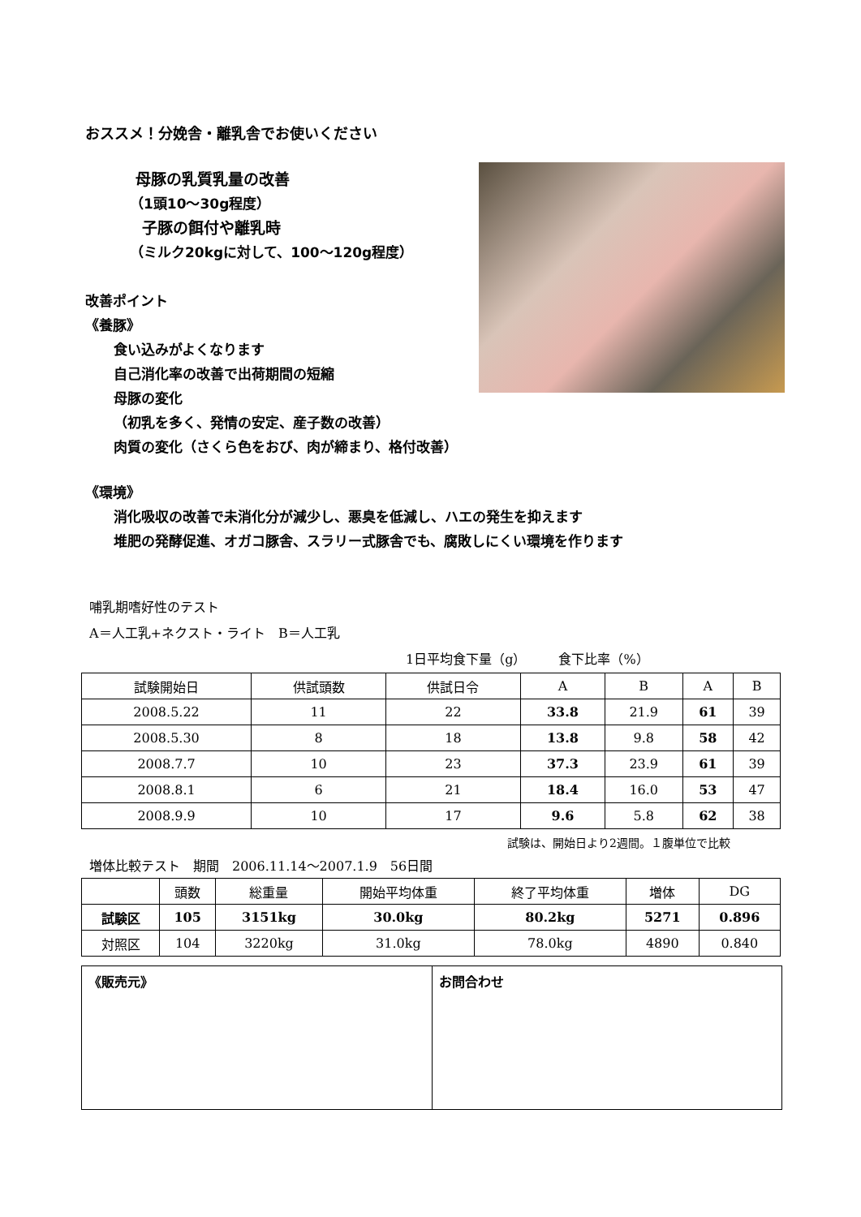おススメ！分娩舎・離乳舎でお使いください
母豚の乳質乳量の改善
（1頭10～30g程度）
子豚の餌付や離乳時
（ミルク20kgに対して、100～120g程度）
改善ポイント
《養豚》
食い込みがよくなります
自己消化率の改善で出荷期間の短縮
母豚の変化
（初乳を多く、発情の安定、産子数の改善）
肉質の変化（さくら色をおび、肉が締まり、格付改善）
《環境》
消化吸収の改善で未消化分が減少し、悪臭を低減し、ハエの発生を抑えます
堆肥の発酵促進、オガコ豚舎、スラリー式豚舎でも、腐敗しにくい環境を作ります
哺乳期嗜好性のテスト
A＝人工乳+ネクスト・ライト　B＝人工乳
1日平均食下量（g）　　　食下比率（%）
| 試験開始日 | 供試頭数 | 供試日令 | A | B | A | B |
| --- | --- | --- | --- | --- | --- | --- |
| 2008.5.22 | 11 | 22 | 33.8 | 21.9 | 61 | 39 |
| 2008.5.30 | 8 | 18 | 13.8 | 9.8 | 58 | 42 |
| 2008.7.7 | 10 | 23 | 37.3 | 23.9 | 61 | 39 |
| 2008.8.1 | 6 | 21 | 18.4 | 16.0 | 53 | 47 |
| 2008.9.9 | 10 | 17 | 9.6 | 5.8 | 62 | 38 |
試験は、開始日より2週間。１腹単位で比較
増体比較テスト　期間　2006.11.14～2007.1.9　56日間
| | 頭数 | 総重量 | 開始平均体重 | 終了平均体重 | 増体 | DG |
| --- | --- | --- | --- | --- | --- | --- |
| 試験区 | 105 | 3151kg | 30.0kg | 80.2kg | 5271 | 0.896 |
| 対照区 | 104 | 3220kg | 31.0kg | 78.0kg | 4890 | 0.840 |
《販売元》 お問合わせ